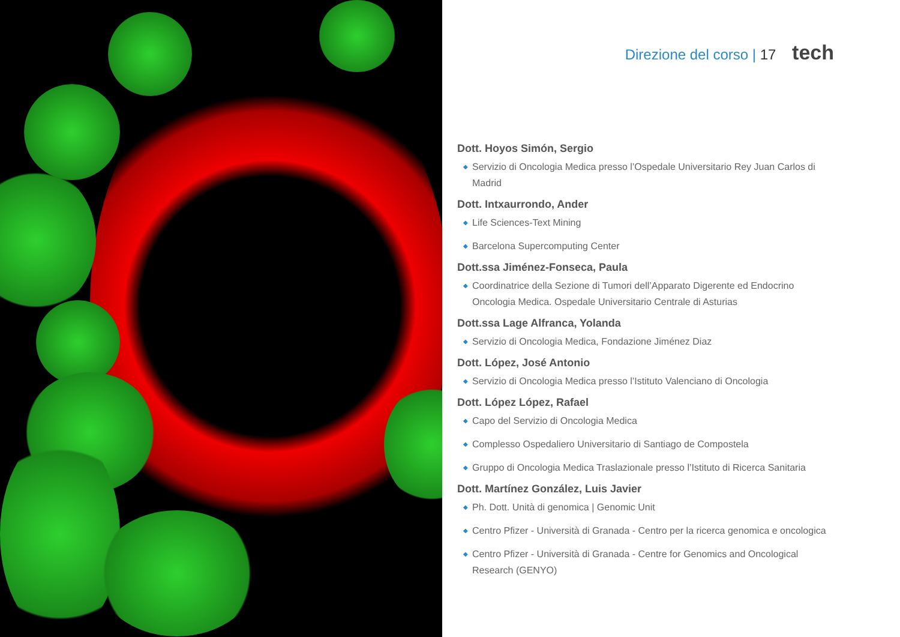Direzione del corso | 17 tech
Dott. Hoyos Simón, Sergio
◆ Servizio di Oncologia Medica presso l’Ospedale Universitario Rey Juan Carlos di Madrid
Dott. Intxaurrondo, Ander
◆ Life Sciences-Text Mining
◆ Barcelona Supercomputing Center
Dott.ssa Jiménez-Fonseca, Paula
◆ Coordinatrice della Sezione di Tumori dell’Apparato Digerente ed Endocrino Oncologia Medica. Ospedale Universitario Centrale di Asturias
Dott.ssa Lage Alfranca, Yolanda
◆ Servizio di Oncologia Medica, Fondazione Jiménez Diaz
Dott. López, José Antonio
◆ Servizio di Oncologia Medica presso l’Istituto Valenciano di Oncologia
Dott. López López, Rafael
◆ Capo del Servizio di Oncologia Medica
◆ Complesso Ospedaliero Universitario di Santiago de Compostela
◆ Gruppo di Oncologia Medica Traslazionale presso l’Istituto di Ricerca Sanitaria
Dott. Martínez González, Luis Javier
◆ Ph. Dott. Unità di genomica | Genomic Unit
◆ Centro Pfizer - Università di Granada - Centro per la ricerca genomica e oncologica
◆ Centro Pfizer - Università di Granada - Centre for Genomics and Oncological Research (GENYO)